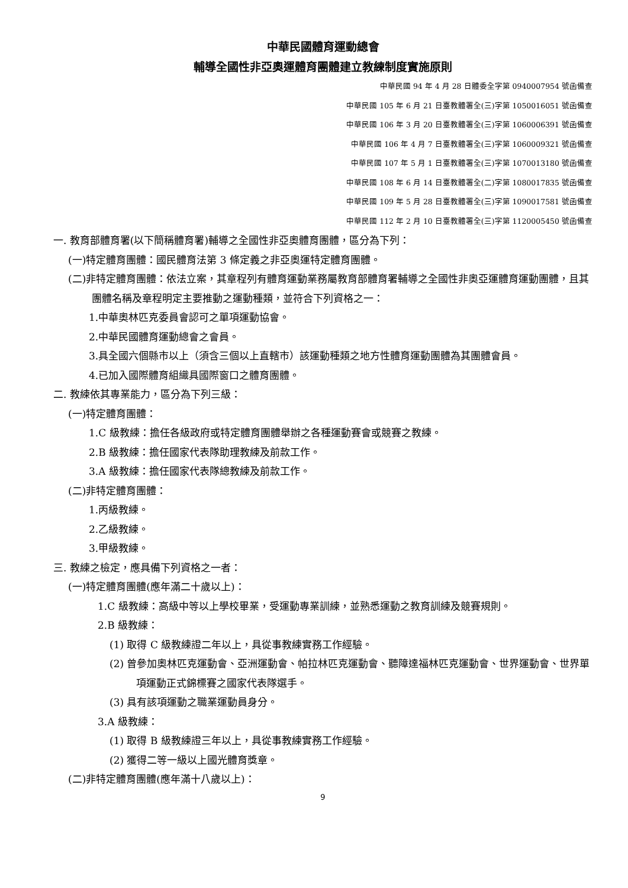中華民國體育運動總會
輔導全國性非亞奧運體育團體建立教練制度實施原則
中華民國 94 年 4 月 28 日體委全字第 0940007954 號函備查
中華民國 105 年 6 月 21 日臺教體署全(三)字第 1050016051 號函備查
中華民國 106 年 3 月 20 日臺教體署全(三)字第 1060006391 號函備查
中華民國 106 年 4 月 7 日臺教體署全(三)字第 1060009321 號函備查
中華民國 107 年 5 月 1 日臺教體署全(三)字第 1070013180 號函備查
中華民國 108 年 6 月 14 日臺教體署全(二)字第 1080017835 號函備查
中華民國 109 年 5 月 28 日臺教體署全(三)字第 1090017581 號函備查
中華民國 112 年 2 月 10 日臺教體署全(三)字第 1120005450 號函備查
一. 教育部體育署(以下簡稱體育署)輔導之全國性非亞奧體育團體，區分為下列：
(一)特定體育團體：國民體育法第 3 條定義之非亞奧運特定體育團體。
(二)非特定體育團體：依法立案，其章程列有體育運動業務屬教育部體育署輔導之全國性非奧亞運體育運動團體，且其團體名稱及章程明定主要推動之運動種類，並符合下列資格之一：
1.中華奧林匹克委員會認可之單項運動協會。
2.中華民國體育運動總會之會員。
3.具全國六個縣市以上（須含三個以上直轄市）該運動種類之地方性體育運動團體為其團體會員。
4.已加入國際體育組織具國際窗口之體育團體。
二. 教練依其專業能力，區分為下列三級：
(一)特定體育團體：
1.C 級教練：擔任各級政府或特定體育團體舉辦之各種運動賽會或競賽之教練。
2.B 級教練：擔任國家代表隊助理教練及前款工作。
3.A 級教練：擔任國家代表隊總教練及前款工作。
(二)非特定體育團體：
1.丙級教練。
2.乙級教練。
3.甲級教練。
三. 教練之檢定，應具備下列資格之一者：
(一)特定體育團體(應年滿二十歲以上)：
1.C 級教練：高級中等以上學校畢業，受運動專業訓練，並熟悉運動之教育訓練及競賽規則。
2.B 級教練：
(1) 取得 C 級教練證二年以上，具從事教練實務工作經驗。
(2) 曾參加奧林匹克運動會、亞洲運動會、帕拉林匹克運動會、聽障達福林匹克運動會、世界運動會、世界單項運動正式錦標賽之國家代表隊選手。
(3) 具有該項運動之職業運動員身分。
3.A 級教練：
(1) 取得 B 級教練證三年以上，具從事教練實務工作經驗。
(2) 獲得二等一級以上國光體育獎章。
(二)非特定體育團體(應年滿十八歲以上)：
9